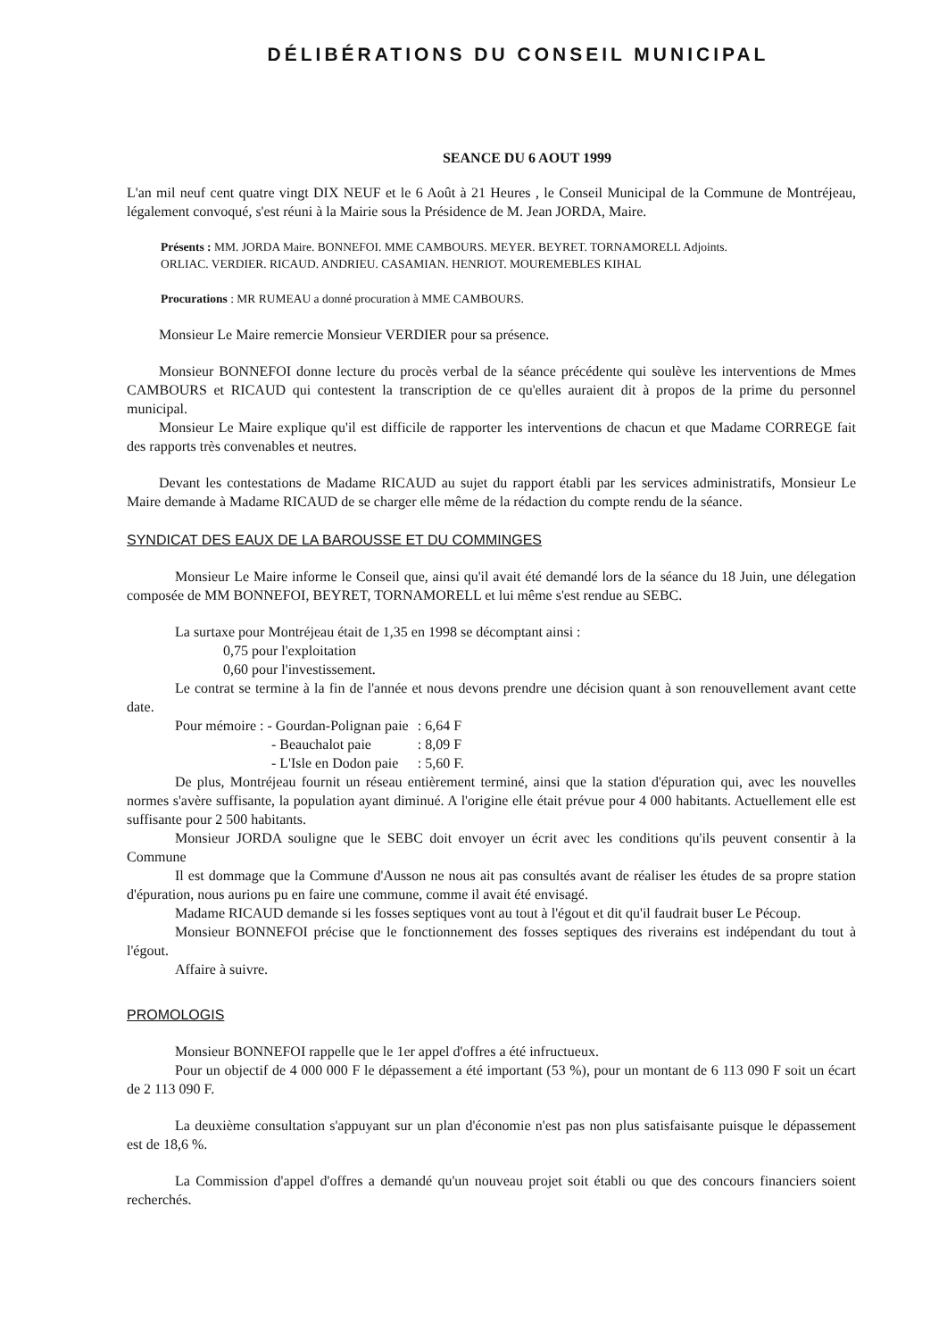DÉLIBÉRATIONS DU CONSEIL MUNICIPAL
SEANCE DU 6 AOUT 1999
L'an mil neuf cent quatre vingt DIX NEUF et le 6 Août à 21 Heures , le Conseil Municipal de la Commune de Montréjeau, légalement convoqué, s'est réuni à la Mairie sous la Présidence de M. Jean JORDA, Maire.
Présents : MM. JORDA Maire. BONNEFOI. MME CAMBOURS. MEYER. BEYRET. TORNAMORELL Adjoints.
ORLIAC. VERDIER. RICAUD. ANDRIEU. CASAMIAN. HENRIOT. MOUREMEBLES KIHAL
Procurations : MR RUMEAU a donné procuration à MME CAMBOURS.
Monsieur Le Maire remercie Monsieur VERDIER pour sa présence.
Monsieur BONNEFOI donne lecture du procès verbal de la séance précédente qui soulève les interventions de Mmes CAMBOURS et RICAUD qui contestent la transcription de ce qu'elles auraient dit à propos de la prime du personnel municipal.
Monsieur Le Maire explique qu'il est difficile de rapporter les interventions de chacun et que Madame CORREGE fait des rapports très convenables et neutres.
Devant les contestations de Madame RICAUD au sujet du rapport établi par les services administratifs, Monsieur Le Maire demande à Madame RICAUD de se charger elle même de la rédaction du compte rendu de la séance.
SYNDICAT DES EAUX DE LA BAROUSSE ET DU COMMINGES
Monsieur Le Maire informe le Conseil que, ainsi qu'il avait été demandé lors de la séance du 18 Juin, une délegation composée de MM BONNEFOI, BEYRET, TORNAMORELL et lui même s'est rendue au SEBC.
La surtaxe pour Montréjeau était de 1,35 en 1998 se décomptant ainsi :
0,75 pour l'exploitation
0,60 pour l'investissement.
Le contrat se termine à la fin de l'année et nous devons prendre une décision quant à son renouvellement avant cette date.
| Pour mémoire : - Gourdan-Polignan paie | : 6,64 F |
| - Beauchalot paie | : 8,09 F |
| - L'Isle en Dodon paie | : 5,60 F. |
De plus, Montréjeau fournit un réseau entièrement terminé, ainsi que la station d'épuration qui, avec les nouvelles normes s'avère suffisante, la population ayant diminué. A l'origine elle était prévue pour 4 000 habitants. Actuellement elle est suffisante pour 2 500 habitants.
Monsieur JORDA souligne que le SEBC doit envoyer un écrit avec les conditions qu'ils peuvent consentir à la Commune
Il est dommage que la Commune d'Ausson ne nous ait pas consultés avant de réaliser les études de sa propre station d'épuration, nous aurions pu en faire une commune, comme il avait été envisagé.
Madame RICAUD demande si les fosses septiques vont au tout à l'égout et dit qu'il faudrait buser Le Pécoup.
Monsieur BONNEFOI précise que le fonctionnement des fosses septiques des riverains est indépendant du tout à l'égout.
Affaire à suivre.
PROMOLOGIS
Monsieur BONNEFOI rappelle que le 1er appel d'offres a été infructueux.
Pour un objectif de 4 000 000 F le dépassement a été important (53 %), pour un montant de 6 113 090 F soit un écart de 2 113 090 F.
La deuxième consultation s'appuyant sur un plan d'économie n'est pas non plus satisfaisante puisque le dépassement est de 18,6 %.
La Commission d'appel d'offres a demandé qu'un nouveau projet soit établi ou que des concours financiers soient recherchés.